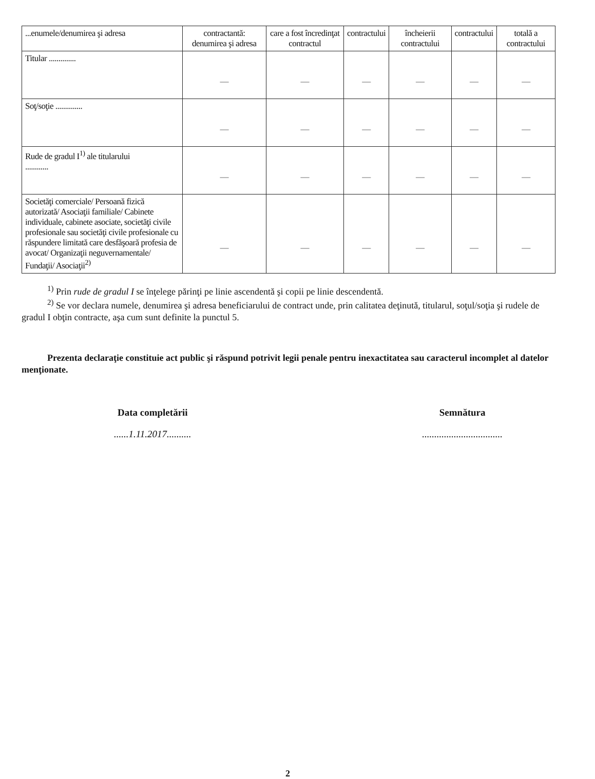| ...enumele/denumirea şi adresa | contractantă: denumirea şi adresa | care a fost încredinţat contractul | contractului | încheierii contractului | contractului | totală a contractului |
| Titular .............. | — | — | — | — | — | — |
| Soţ/soţie .............. | — | — | — | — | — | — |
| Rude de gradul I<sup>1)</sup> ale titularului ............ | — | — | — | — | — | — |
| Societăţi comerciale/ Persoană fizică autorizată/ Asociaţii familiale/ Cabinete individuale, cabinete asociate, societăţi civile profesionale sau societăţi civile profesionale cu răspundere limitată care desfăşoară profesia de avocat/ Organizaţii neguvernamentale/ Fundaţii/ Asociaţii<sup>2)</sup> | — | — | — | — | — | — |
<sup>1)</sup> Prin rude de gradul I se înţelege părinţi pe linie ascendentă şi copii pe linie descendentă.
<sup>2)</sup> Se vor declara numele, denumirea şi adresa beneficiarului de contract unde, prin calitatea deţinută, titularul, soţul/soţia şi rudele de gradul I obţin contracte, aşa cum sunt definite la punctul 5.
Prezenta declaraţie constituie act public şi răspund potrivit legii penale pentru inexactitatea sau caracterul incomplet al datelor menţionate.
Data completării......1.11.2017..........
Semnătura.................................
2